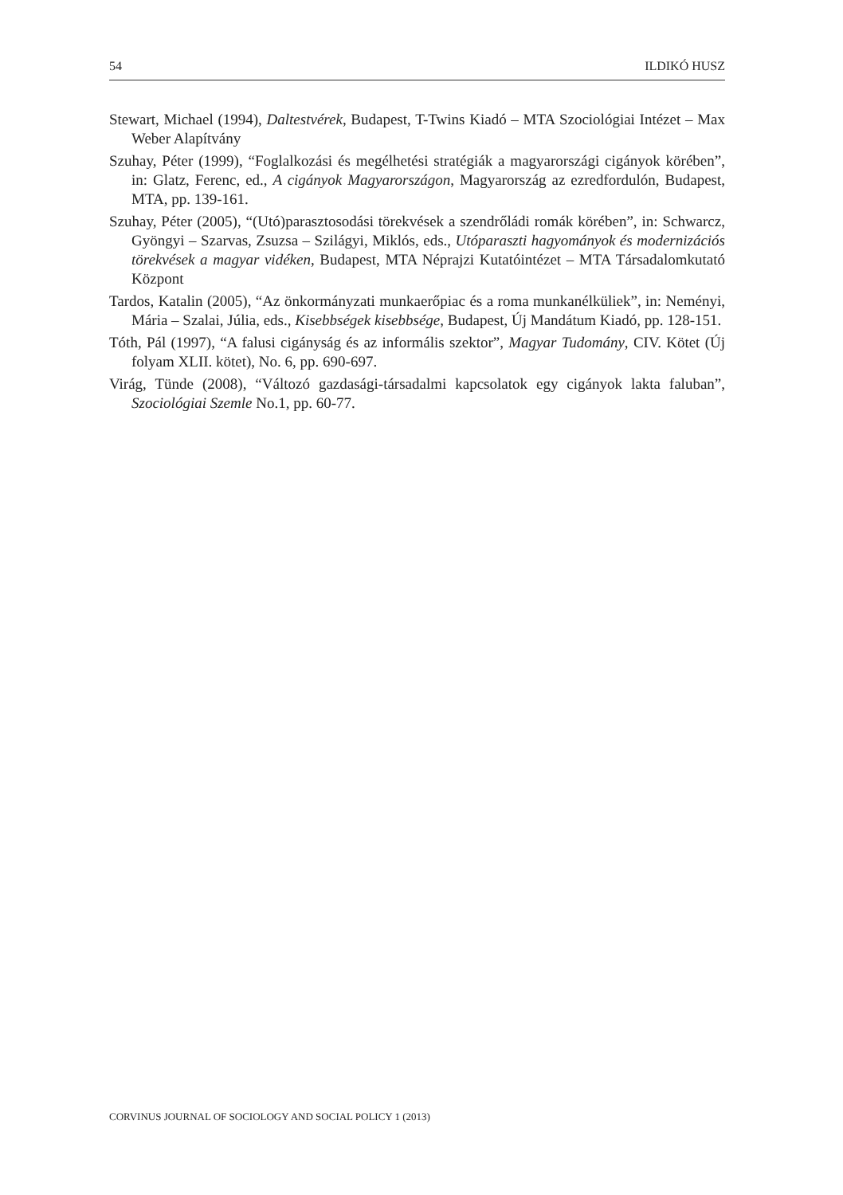54 ILDIKÓ HUSZ
Stewart, Michael (1994), Daltestvérek, Budapest, T-Twins Kiadó – MTA Szociológiai Intézet – Max Weber Alapítvány
Szuhay, Péter (1999), “Foglalkozási és megélhetési stratégiák a magyarországi cigányok körében”, in: Glatz, Ferenc, ed., A cigányok Magyarországon, Magyarország az ezredfordulón, Budapest, MTA, pp. 139-161.
Szuhay, Péter (2005), “(Utó)parasztosodási törekvések a szendrőládi romák körében”, in: Schwarcz, Gyöngyi – Szarvas, Zsuzsa – Szilágyi, Miklós, eds., Utóparaszti hagyományok és modernizációs törekvések a magyar vidéken, Budapest, MTA Néprajzi Kutatóintézet – MTA Társadalomkutató Központ
Tardos, Katalin (2005), “Az önkormányzati munkaerőpiac és a roma munkanélküliek”, in: Neményi, Mária – Szalai, Júlia, eds., Kisebbségek kisebbsége, Budapest, Új Mandátum Kiadó, pp. 128-151.
Tóth, Pál (1997), “A falusi cigányság és az informális szektor”, Magyar Tudomány, CIV. Kötet (Új folyam XLII. kötet), No. 6, pp. 690-697.
Virág, Tünde (2008), “Változó gazdasági-társadalmi kapcsolatok egy cigányok lakta faluban”, Szociológiai Szemle No.1, pp. 60-77.
CORVINUS JOURNAL OF SOCIOLOGY AND SOCIAL POLICY 1 (2013)